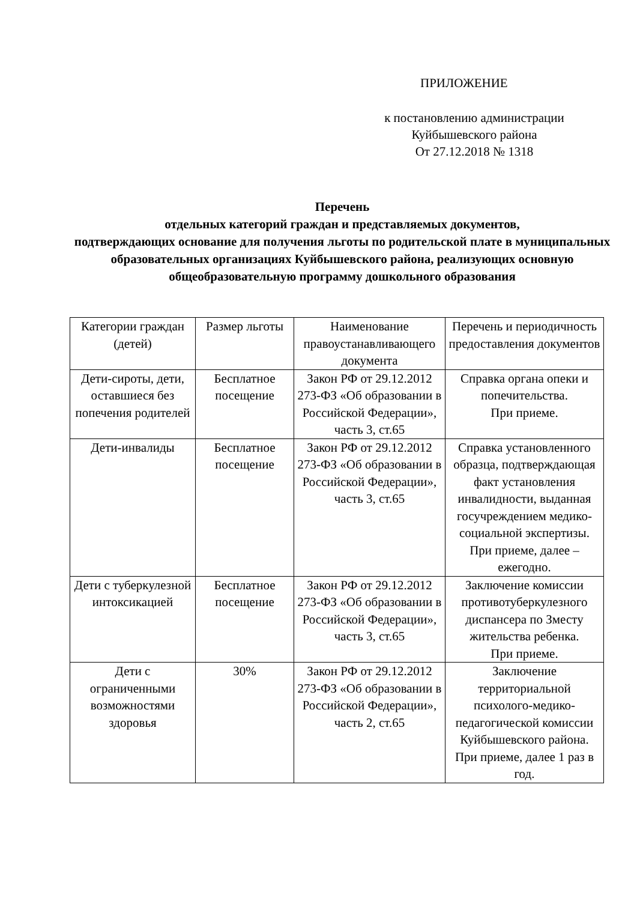ПРИЛОЖЕНИЕ
к постановлению администрации
Куйбышевского района
От 27.12.2018 № 1318
Перечень
отдельных категорий граждан и представляемых документов,
подтверждающих основание для получения льготы по родительской плате в муниципальных образовательных организациях Куйбышевского района, реализующих основную общеобразовательную программу дошкольного образования
| Категории граждан (детей) | Размер льготы | Наименование правоустанавливающего документа | Перечень и периодичность предоставления документов |
| --- | --- | --- | --- |
| Дети-сироты, дети, оставшиеся без попечения родителей | Бесплатное посещение | Закон РФ от 29.12.2012 273-ФЗ «Об образовании в Российской Федерации», часть 3, ст.65 | Справка органа опеки и попечительства. При приеме. |
| Дети-инвалиды | Бесплатное посещение | Закон РФ от 29.12.2012 273-ФЗ «Об образовании в Российской Федерации», часть 3, ст.65 | Справка установленного образца, подтверждающая факт установления инвалидности, выданная госучреждением медико-социальной экспертизы. При приеме, далее – ежегодно. |
| Дети с туберкулезной интоксикацией | Бесплатное посещение | Закон РФ от 29.12.2012 273-ФЗ «Об образовании в Российской Федерации», часть 3, ст.65 | Заключение комиссии противотуберкулезного диспансера по Зместу жительства ребенка. При приеме. |
| Дети с ограниченными возможностями здоровья | 30% | Закон РФ от 29.12.2012 273-ФЗ «Об образовании в Российской Федерации», часть 2, ст.65 | Заключение территориальной психолого-медико- педагогической комиссии Куйбышевского района. При приеме, далее 1 раз в год. |